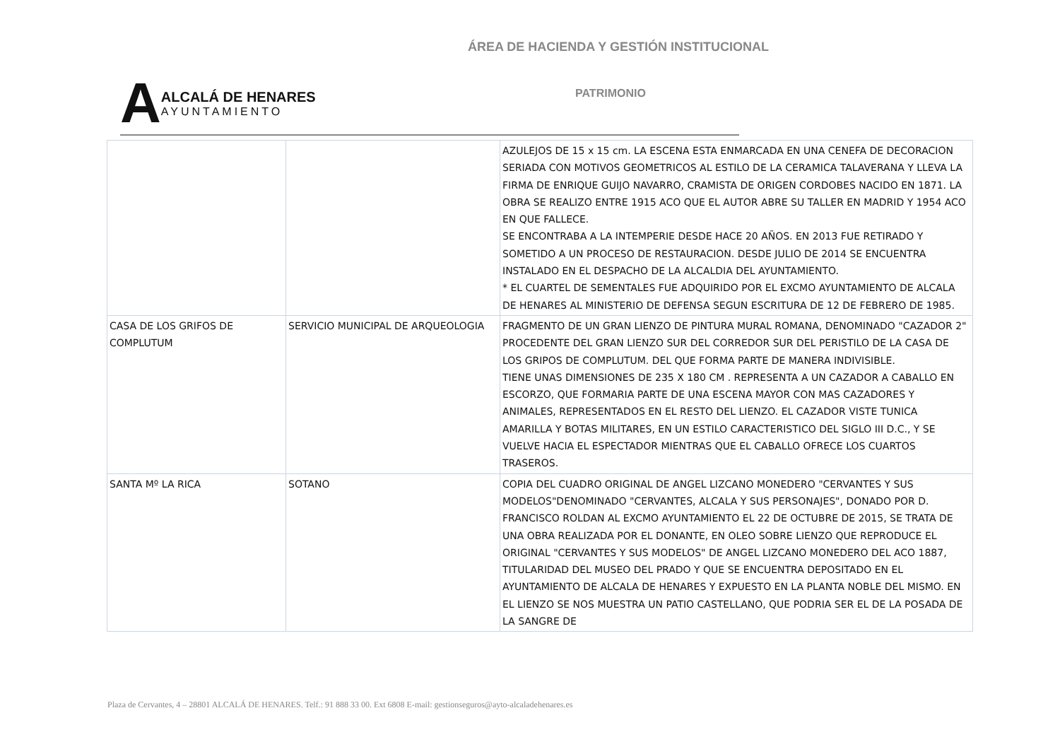ÁREA DE HACIENDA Y GESTIÓN INSTITUCIONAL
A
ALCALÁ DE HENARES
AYUNTAMIENTO
PATRIMONIO
| | | AZULEJOS DE 15 x 15 cm. LA ESCENA ESTA ENMARCADA EN UNA CENEFA DE DECORACION SERIADA CON MOTIVOS GEOMETRICOS AL ESTILO DE LA CERAMICA TALAVERANA Y LLEVA LA FIRMA DE ENRIQUE GUIJO NAVARRO, CRAMISTA DE ORIGEN CORDOBES NACIDO EN 1871. LA OBRA SE REALIZO ENTRE 1915 ACO QUE EL AUTOR ABRE SU TALLER EN MADRID Y 1954 ACO EN QUE FALLECE. SE ENCONTRABA A LA INTEMPERIE DESDE HACE 20 AÑOS. EN 2013 FUE RETIRADO Y SOMETIDO A UN PROCESO DE RESTAURACION. DESDE JULIO DE 2014 SE ENCUENTRA INSTALADO EN EL DESPACHO DE LA ALCALDIA DEL AYUNTAMIENTO. * EL CUARTEL DE SEMENTALES FUE ADQUIRIDO POR EL EXCMO AYUNTAMIENTO DE ALCALA DE HENARES AL MINISTERIO DE DEFENSA SEGUN ESCRITURA DE 12 DE FEBRERO DE 1985. |
| CASA DE LOS GRIFOS DE COMPLUTUM | SERVICIO MUNICIPAL DE ARQUEOLOGIA | FRAGMENTO DE UN GRAN LIENZO DE PINTURA MURAL ROMANA, DENOMINADO "CAZADOR 2" PROCEDENTE DEL GRAN LIENZO SUR DEL CORREDOR SUR DEL PERISTILO DE LA CASA DE LOS GRIPOS DE COMPLUTUM. DEL QUE FORMA PARTE DE MANERA INDIVISIBLE. TIENE UNAS DIMENSIONES DE 235 X 180 CM . REPRESENTA A UN CAZADOR A CABALLO EN ESCORZO, QUE FORMARIA PARTE DE UNA ESCENA MAYOR CON MAS CAZADORES Y ANIMALES, REPRESENTADOS EN EL RESTO DEL LIENZO. EL CAZADOR VISTE TUNICA AMARILLA Y BOTAS MILITARES, EN UN ESTILO CARACTERISTICO DEL SIGLO III D.C., Y SE VUELVE HACIA EL ESPECTADOR MIENTRAS QUE EL CABALLO OFRECE LOS CUARTOS TRASEROS. |
| SANTA Mº LA RICA | SOTANO | COPIA DEL CUADRO ORIGINAL DE ANGEL LIZCANO MONEDERO "CERVANTES Y SUS MODELOS"DENOMINADO "CERVANTES, ALCALA Y SUS PERSONAJES", DONADO POR D. FRANCISCO ROLDAN AL EXCMO AYUNTAMIENTO EL 22 DE OCTUBRE DE 2015, SE TRATA DE UNA OBRA REALIZADA POR EL DONANTE, EN OLEO SOBRE LIENZO QUE REPRODUCE EL ORIGINAL "CERVANTES Y SUS MODELOS" DE ANGEL LIZCANO MONEDERO DEL ACO 1887, TITULARIDAD DEL MUSEO DEL PRADO Y QUE SE ENCUENTRA DEPOSITADO EN EL AYUNTAMIENTO DE ALCALA DE HENARES Y EXPUESTO EN LA PLANTA NOBLE DEL MISMO. EN EL LIENZO SE NOS MUESTRA UN PATIO CASTELLANO, QUE PODRIA SER EL DE LA POSADA DE LA SANGRE DE |
Plaza de Cervantes, 4 – 28801 ALCALÁ DE HENARES. Telf.: 91 888 33 00. Ext 6808 E-mail: gestionseguros@ayto-alcaladehenares.es